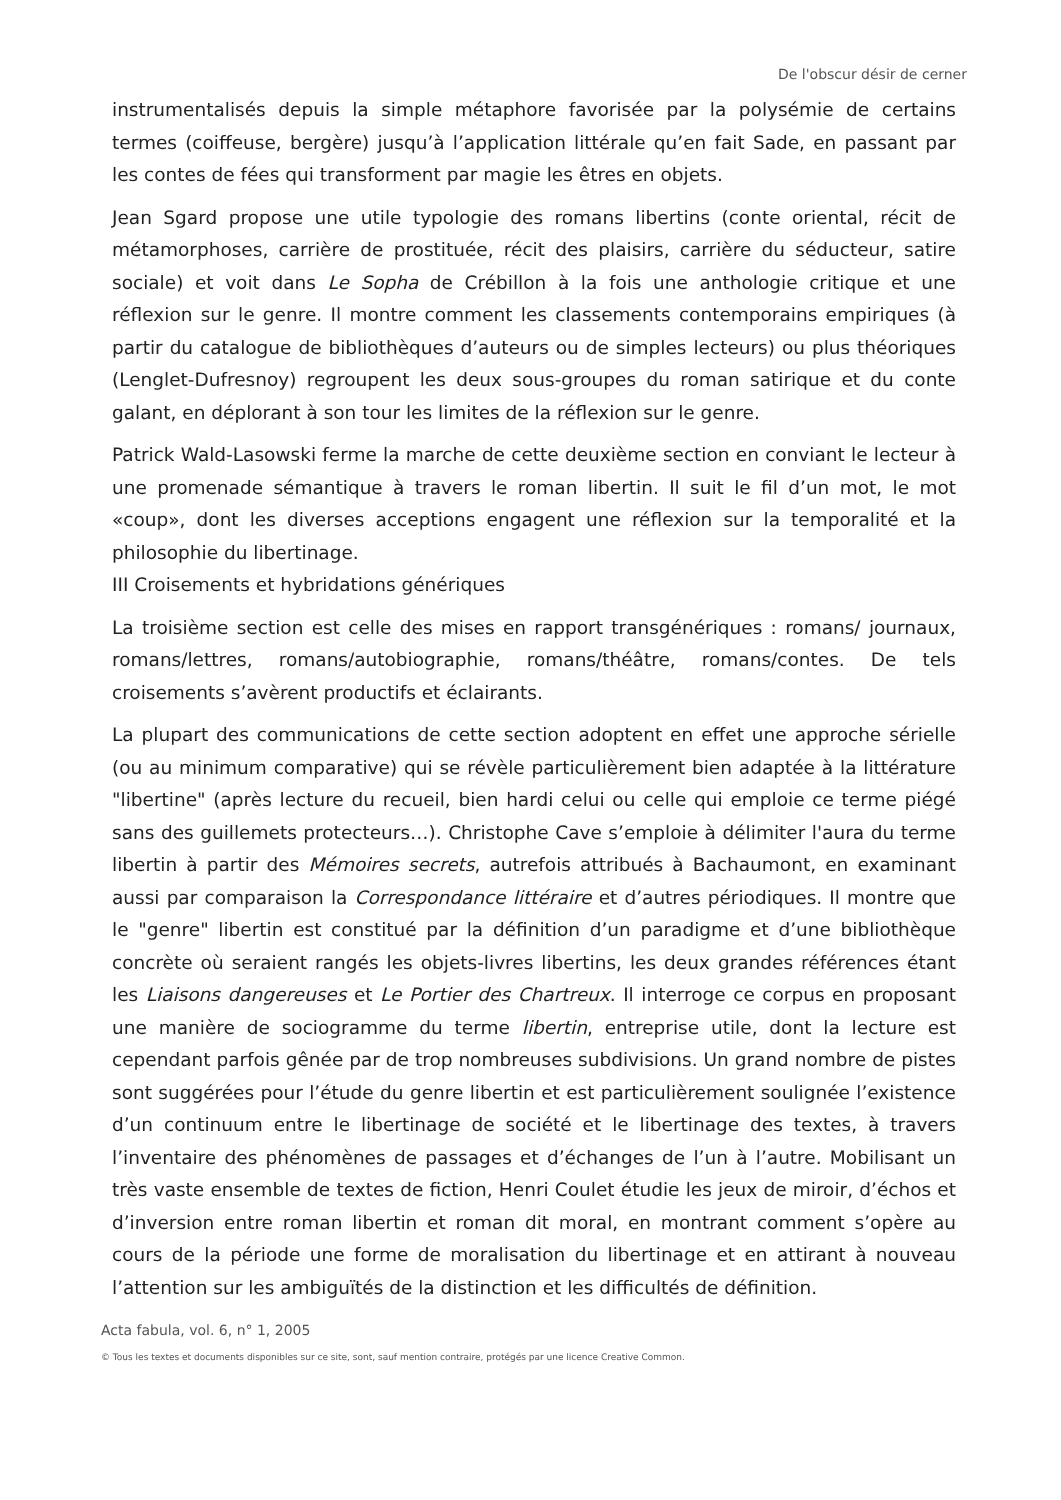De l'obscur désir de cerner
instrumentalisés depuis la simple métaphore favorisée par la polysémie de certains termes (coiffeuse, bergère) jusqu’à l’application littérale qu’en fait Sade, en passant par les contes de fées qui transforment par magie les êtres en objets.
Jean Sgard propose une utile typologie des romans libertins (conte oriental, récit de métamorphoses, carrière de prostituée, récit des plaisirs, carrière du séducteur, satire sociale) et voit dans Le Sopha de Crébillon à la fois une anthologie critique et une réflexion sur le genre. Il montre comment les classements contemporains empiriques (à partir du catalogue de bibliothèques d’auteurs ou de simples lecteurs) ou plus théoriques (Lenglet-Dufresnoy) regroupent les deux sous-groupes du roman satirique et du conte galant, en déplorant à son tour les limites de la réflexion sur le genre.
Patrick Wald-Lasowski ferme la marche de cette deuxième section en conviant le lecteur à une promenade sémantique à travers le roman libertin. Il suit le fil d’un mot, le mot «coup», dont les diverses acceptions engagent une réflexion sur la temporalité et la philosophie du libertinage.
III Croisements et hybridations génériques
La troisième section est celle des mises en rapport transgénériques : romans/ journaux, romans/lettres, romans/autobiographie, romans/théâtre, romans/contes. De tels croisements s’avèrent productifs et éclairants.
La plupart des communications de cette section adoptent en effet une approche sérielle (ou au minimum comparative) qui se révèle particulièrement bien adaptée à la littérature "libertine" (après lecture du recueil, bien hardi celui ou celle qui emploie ce terme piégé sans des guillemets protecteurs…). Christophe Cave s’emploie à délimiter l'aura du terme libertin à partir des Mémoires secrets, autrefois attribués à Bachaumont, en examinant aussi par comparaison la Correspondance littéraire et d’autres périodiques. Il montre que le "genre" libertin est constitué par la définition d’un paradigme et d’une bibliothèque concrète où seraient rangés les objets-livres libertins, les deux grandes références étant les Liaisons dangereuses et Le Portier des Chartreux. Il interroge ce corpus en proposant une manière de sociogramme du terme libertin, entreprise utile, dont la lecture est cependant parfois gênée par de trop nombreuses subdivisions. Un grand nombre de pistes sont suggérées pour l’étude du genre libertin et est particulièrement soulignée l’existence d’un continuum entre le libertinage de société et le libertinage des textes, à travers l’inventaire des phénomènes de passages et d’échanges de l’un à l’autre. Mobilisant un très vaste ensemble de textes de fiction, Henri Coulet étudie les jeux de miroir, d’échos et d’inversion entre roman libertin et roman dit moral, en montrant comment s’opère au cours de la période une forme de moralisation du libertinage et en attirant à nouveau l’attention sur les ambiguïtés de la distinction et les difficultés de définition.
Acta fabula, vol. 6, n° 1, 2005
© Tous les textes et documents disponibles sur ce site, sont, sauf mention contraire, protégés par une licence Creative Common.